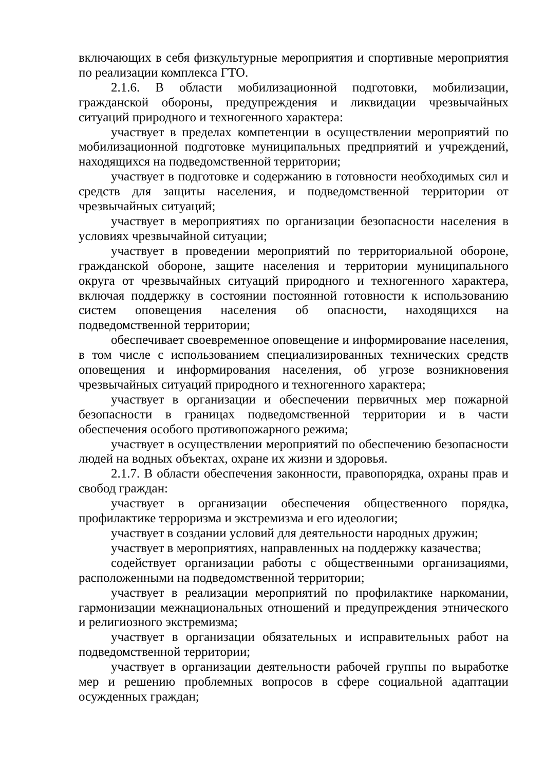включающих в себя физкультурные мероприятия и спортивные мероприятия по реализации комплекса ГТО.
2.1.6. В области мобилизационной подготовки, мобилизации, гражданской обороны, предупреждения и ликвидации чрезвычайных ситуаций природного и техногенного характера:
участвует в пределах компетенции в осуществлении мероприятий по мобилизационной подготовке муниципальных предприятий и учреждений, находящихся на подведомственной территории;
участвует в подготовке и содержанию в готовности необходимых сил и средств для защиты населения, и подведомственной территории от чрезвычайных ситуаций;
участвует в мероприятиях по организации безопасности населения в условиях чрезвычайной ситуации;
участвует в проведении мероприятий по территориальной обороне, гражданской обороне, защите населения и территории муниципального округа от чрезвычайных ситуаций природного и техногенного характера, включая поддержку в состоянии постоянной готовности к использованию систем оповещения населения об опасности, находящихся на подведомственной территории;
обеспечивает своевременное оповещение и информирование населения, в том числе с использованием специализированных технических средств оповещения и информирования населения, об угрозе возникновения чрезвычайных ситуаций природного и техногенного характера;
участвует в организации и обеспечении первичных мер пожарной безопасности в границах подведомственной территории и в части обеспечения особого противопожарного режима;
участвует в осуществлении мероприятий по обеспечению безопасности людей на водных объектах, охране их жизни и здоровья.
2.1.7. В области обеспечения законности, правопорядка, охраны прав и свобод граждан:
участвует в организации обеспечения общественного порядка, профилактике терроризма и экстремизма и его идеологии;
участвует в создании условий для деятельности народных дружин;
участвует в мероприятиях, направленных на поддержку казачества;
содействует организации работы с общественными организациями, расположенными на подведомственной территории;
участвует в реализации мероприятий по профилактике наркомании, гармонизации межнациональных отношений и предупреждения этнического и религиозного экстремизма;
участвует в организации обязательных и исправительных работ на подведомственной территории;
участвует в организации деятельности рабочей группы по выработке мер и решению проблемных вопросов в сфере социальной адаптации осужденных граждан;